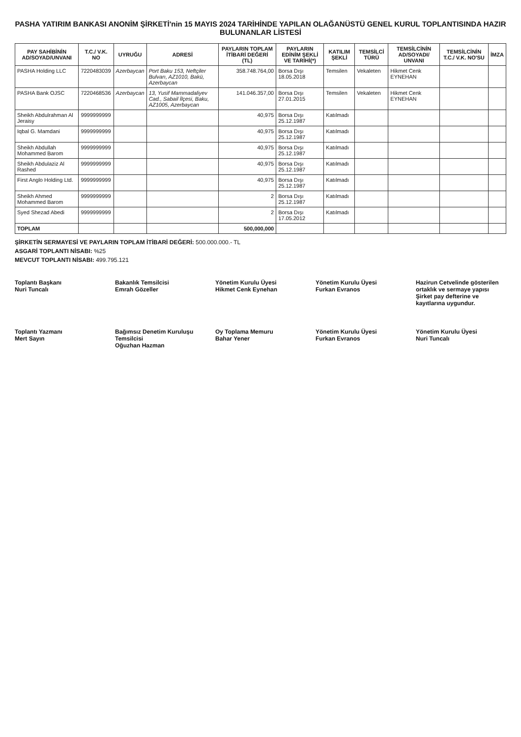PASHA YATIRIM BANKASI ANONİM ŞİRKETİ'nin 15 MAYIS 2024 TARİHİNDE YAPILAN OLAĞANÜSTÜ GENEL KURUL TOPLANTISINDA HAZIR BULUNANLAR LİSTESİ
| PAY SAHİBİNİN AD/SOYAD/UNVANI | T.C./ V.K. NO | UYRUĞU | ADRESİ | PAYLARIN TOPLAM İTİBARİ DEĞERİ (TL) | PAYLARIN EDİNİM ŞEKLİ VE TARİHİ(*) | KATILIM ŞEKLİ | TEMSİLCİ TÜRÜ | TEMSİLCİNİN AD/SOYADI/ UNVANI | TEMSİLCİNİN T.C./ V.K. NO'SU | İMZA |
| --- | --- | --- | --- | --- | --- | --- | --- | --- | --- | --- |
| PASHA Holding LLC | 7220483039 | Azerbaycan | Port Baku 153, Neftçiler Bulvarı, AZ1010, Bakü, Azerbaycan | 358.748.764,00 | Borsa Dışı 18.05.2018 | Temsilen | Vekaleten | Hikmet Cenk EYNEHAN | | |
| PASHA Bank OJSC | 7220468536 | Azerbaycan | 13, Yusif Mammadaliyev Cad., Sabail İlçesi, Baku, AZ1005, Azerbaycan | 141.046.357,00 | Borsa Dışı 27.01.2015 | Temsilen | Vekaleten | Hikmet Cenk EYNEHAN | | |
| Sheikh Abdulrahman Al Jeraisy | 9999999999 | | | 40,975 | Borsa Dışı 25.12.1987 | Katılmadı | | | | |
| Iqbal G. Mamdani | 9999999999 | | | 40,975 | Borsa Dışı 25.12.1987 | Katılmadı | | | | |
| Sheikh Abdullah Mohammed Barom | 9999999999 | | | 40,975 | Borsa Dışı 25.12.1987 | Katılmadı | | | | |
| Sheikh Abdulaziz Al Rashed | 9999999999 | | | 40,975 | Borsa Dışı 25.12.1987 | Katılmadı | | | | |
| First Anglo Holding Ltd. | 9999999999 | | | 40,975 | Borsa Dışı 25.12.1987 | Katılmadı | | | | |
| Sheikh Ahmed Mohammed Barom | 9999999999 | | | 2 | Borsa Dışı 25.12.1987 | Katılmadı | | | | |
| Syed Shezad Abedi | 9999999999 | | | 2 | Borsa Dışı 17.05.2012 | Katılmadı | | | | |
| TOPLAM | | | | 500,000,000 | | | | | | |
ŞİRKETİN SERMAYESİ VE PAYLARIN TOPLAM İTİBARİ DEĞERİ: 500.000.000.- TL
ASGARİ TOPLANTI NİSABI: %25
MEVCUT TOPLANTI NİSABI: 499.795.121
Toplantı Başkanı
Nuri Tuncalı
Bakanlık Temsilcisi
Emrah Gözeller
Yönetim Kurulu Üyesi
Hikmet Cenk Eynehan
Yönetim Kurulu Üyesi
Furkan Evranos
Hazirun Cetvelinde gösterilen ortaklık ve sermaye yapısı Şirket pay defterine ve kayıtlarına uygundur.
Toplantı Yazmanı
Mert Sayın
Bağımsız Denetim Kuruluşu Temsilcisi
Oğuzhan Hazman
Oy Toplama Memuru
Bahar Yener
Yönetim Kurulu Üyesi
Furkan Evranos
Yönetim Kurulu Üyesi
Nuri Tuncalı